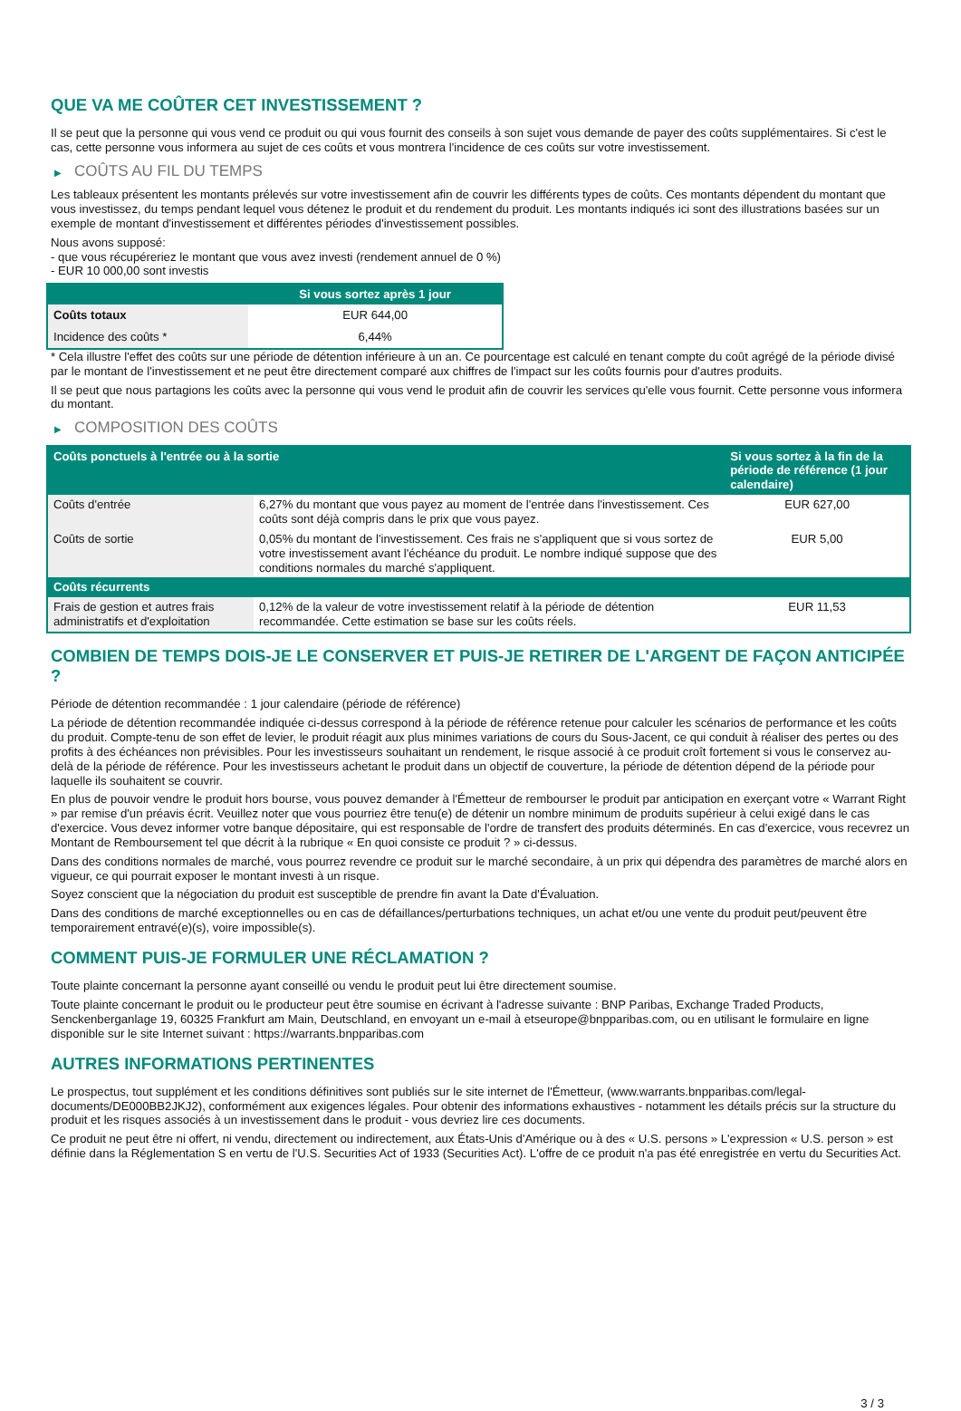QUE VA ME COÛTER CET INVESTISSEMENT ?
Il se peut que la personne qui vous vend ce produit ou qui vous fournit des conseils à son sujet vous demande de payer des coûts supplémentaires. Si c'est le cas, cette personne vous informera au sujet de ces coûts et vous montrera l'incidence de ces coûts sur votre investissement.
▶ COÛTS AU FIL DU TEMPS
Les tableaux présentent les montants prélevés sur votre investissement afin de couvrir les différents types de coûts. Ces montants dépendent du montant que vous investissez, du temps pendant lequel vous détenez le produit et du rendement du produit. Les montants indiqués ici sont des illustrations basées sur un exemple de montant d'investissement et différentes périodes d'investissement possibles.
Nous avons supposé:
- que vous récupéreriez le montant que vous avez investi (rendement annuel de 0 %)
- EUR 10 000,00 sont investis
| | Si vous sortez après 1 jour |
| --- | --- |
| Coûts totaux | EUR 644,00 |
| Incidence des coûts * | 6,44% |
* Cela illustre l'effet des coûts sur une période de détention inférieure à un an. Ce pourcentage est calculé en tenant compte du coût agrégé de la période divisé par le montant de l'investissement et ne peut être directement comparé aux chiffres de l'impact sur les coûts fournis pour d'autres produits.
Il se peut que nous partagions les coûts avec la personne qui vous vend le produit afin de couvrir les services qu'elle vous fournit. Cette personne vous informera du montant.
▶ COMPOSITION DES COÛTS
| Coûts ponctuels à l'entrée ou à la sortie | | Si vous sortez à la fin de la période de référence (1 jour calendaire) |
| --- | --- | --- |
| Coûts d'entrée | 6,27% du montant que vous payez au moment de l'entrée dans l'investissement. Ces coûts sont déjà compris dans le prix que vous payez. | EUR 627,00 |
| Coûts de sortie | 0,05% du montant de l'investissement. Ces frais ne s'appliquent que si vous sortez de votre investissement avant l'échéance du produit. Le nombre indiqué suppose que des conditions normales du marché s'appliquent. | EUR 5,00 |
| Coûts récurrents | | |
| Frais de gestion et autres frais administratifs et d'exploitation | 0,12% de la valeur de votre investissement relatif à la période de détention recommandée. Cette estimation se base sur les coûts réels. | EUR 11,53 |
COMBIEN DE TEMPS DOIS-JE LE CONSERVER ET PUIS-JE RETIRER DE L'ARGENT DE FAÇON ANTICIPÉE ?
Période de détention recommandée : 1 jour calendaire (période de référence)
La période de détention recommandée indiquée ci-dessus correspond à la période de référence retenue pour calculer les scénarios de performance et les coûts du produit. Compte-tenu de son effet de levier, le produit réagit aux plus minimes variations de cours du Sous-Jacent, ce qui conduit à réaliser des pertes ou des profits à des échéances non prévisibles. Pour les investisseurs souhaitant un rendement, le risque associé à ce produit croît fortement si vous le conservez au-delà de la période de référence. Pour les investisseurs achetant le produit dans un objectif de couverture, la période de détention dépend de la période pour laquelle ils souhaitent se couvrir.
En plus de pouvoir vendre le produit hors bourse, vous pouvez demander à l'Émetteur de rembourser le produit par anticipation en exerçant votre « Warrant Right » par remise d'un préavis écrit. Veuillez noter que vous pourriez être tenu(e) de détenir un nombre minimum de produits supérieur à celui exigé dans le cas d'exercice. Vous devez informer votre banque dépositaire, qui est responsable de l'ordre de transfert des produits déterminés. En cas d'exercice, vous recevrez un Montant de Remboursement tel que décrit à la rubrique « En quoi consiste ce produit ? » ci-dessus.
Dans des conditions normales de marché, vous pourrez revendre ce produit sur le marché secondaire, à un prix qui dépendra des paramètres de marché alors en vigueur, ce qui pourrait exposer le montant investi à un risque.
Soyez conscient que la négociation du produit est susceptible de prendre fin avant la Date d'Évaluation.
Dans des conditions de marché exceptionnelles ou en cas de défaillances/perturbations techniques, un achat et/ou une vente du produit peut/peuvent être temporairement entravé(e)(s), voire impossible(s).
COMMENT PUIS-JE FORMULER UNE RÉCLAMATION ?
Toute plainte concernant la personne ayant conseillé ou vendu le produit peut lui être directement soumise.
Toute plainte concernant le produit ou le producteur peut être soumise en écrivant à l'adresse suivante : BNP Paribas, Exchange Traded Products, Senckenberganlage 19, 60325 Frankfurt am Main, Deutschland, en envoyant un e-mail à etseurope@bnpparibas.com, ou en utilisant le formulaire en ligne disponible sur le site Internet suivant : https://warrants.bnpparibas.com
AUTRES INFORMATIONS PERTINENTES
Le prospectus, tout supplément et les conditions définitives sont publiés sur le site internet de l'Émetteur, (www.warrants.bnpparibas.com/legal-documents/DE000BB2JKJ2), conformément aux exigences légales. Pour obtenir des informations exhaustives - notamment les détails précis sur la structure du produit et les risques associés à un investissement dans le produit - vous devriez lire ces documents.
Ce produit ne peut être ni offert, ni vendu, directement ou indirectement, aux États-Unis d'Amérique ou à des « U.S. persons » L'expression « U.S. person » est définie dans la Réglementation S en vertu de l'U.S. Securities Act of 1933 (Securities Act). L'offre de ce produit n'a pas été enregistrée en vertu du Securities Act.
3 / 3